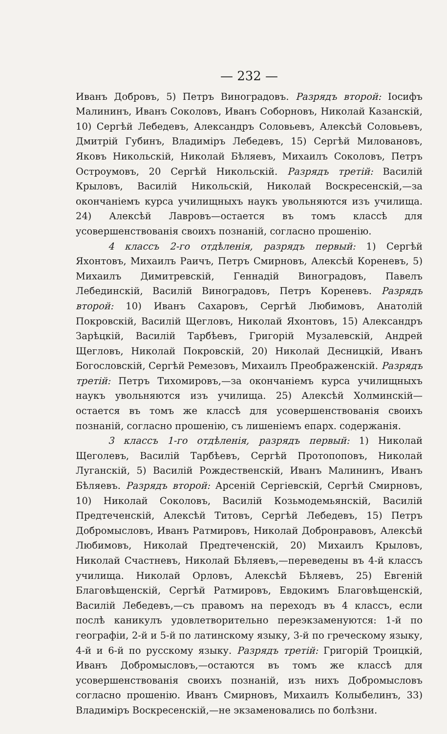— 232 —
Иванъ Добровъ, 5) Петръ Виноградовъ. Разрядъ второй: Іосифъ Малининъ, Иванъ Соколовъ, Иванъ Соборновъ, Николай Казанскій, 10) Сергѣй Лебедевъ, Александръ Соловьевъ, Алексѣй Соловьевъ, Дмитрій Губинъ, Владиміръ Лебедевъ, 15) Сергѣй Миловановъ, Яковъ Никольскій, Николай Бѣляевъ, Михаилъ Соколовъ, Петръ Остроумовъ, 20 Сергѣй Никольскій. Разрядъ третій: Василій Крыловъ, Василій Никольскій, Николай Воскресенскій,—за окончаніемъ курса училищныхъ наукъ увольняются изъ училища. 24) Алексѣй Лавровъ—остается въ томъ классѣ для усовершенствованія своихъ познаній, согласно прошенію.
4 классъ 2-го отдѣленія, разрядъ первый: 1) Сергѣй Яхонтовъ, Михаилъ Раичъ, Петръ Смирновъ, Алексѣй Кореневъ, 5) Михаилъ Димитревскій, Геннадій Виноградовъ, Павелъ Лебединскій, Василій Виноградовъ, Петръ Кореневъ. Разрядъ второй: 10) Иванъ Сахаровъ, Сергѣй Любимовъ, Анатолій Покровскій, Василій Щегловъ, Николай Яхонтовъ, 15) Александръ Зарѣцкій, Василій Тарбѣевъ, Григорій Музалевскій, Андрей Щегловъ, Николай Покровскій, 20) Николай Десницкій, Иванъ Богословскій, Сергѣй Ремезовъ, Михаилъ Преображенскій. Разрядъ третій: Петръ Тихомировъ,—за окончаніемъ курса училищныхъ наукъ увольняются изъ училища. 25) Алексѣй Холминскій—остается въ томъ же классѣ для усовершенствованія своихъ познаній, согласно прошенію, съ лишеніемъ епарх. содержанія.
3 классъ 1-го отдѣленія, разрядъ первый: 1) Николай Щеголевъ, Василій Тарбѣевъ, Сергѣй Протопоповъ, Николай Луганскій, 5) Василій Рождественскій, Иванъ Малининъ, Иванъ Бѣляевъ. Разрядъ второй: Арсеній Сергіевскій, Сергѣй Смирновъ, 10) Николай Соколовъ, Василій Козьмодемьянскій, Василій Предтеченскій, Алексѣй Титовъ, Сергѣй Лебедевъ, 15) Петръ Добромысловъ, Иванъ Ратмировъ, Николай Добронравовъ, Алексѣй Любимовъ, Николай Предтеченскій, 20) Михаилъ Крыловъ, Николай Счастневъ, Николай Бѣляевъ,—переведены въ 4-й классъ училища. Николай Орловъ, Алексѣй Бѣляевъ, 25) Евгеній Благовѣщенскій, Сергѣй Ратмировъ, Евдокимъ Благовѣщенскій, Василій Лебедевъ,—съ правомъ на переходъ въ 4 классъ, если послѣ каникулъ удовлетворительно переэкзаменуются: 1-й по географіи, 2-й и 5-й по латинскому языку, 3-й по греческому языку, 4-й и 6-й по русскому языку. Разрядъ третій: Григорій Троицкій, Иванъ Добромысловъ,—остаются въ томъ же классѣ для усовершенствованія своихъ познаній, изъ нихъ Добромысловъ согласно прошенію. Иванъ Смирновъ, Михаилъ Колыбелинъ, 33) Владиміръ Воскресенскій,—не экзаменовались по болѣзни.